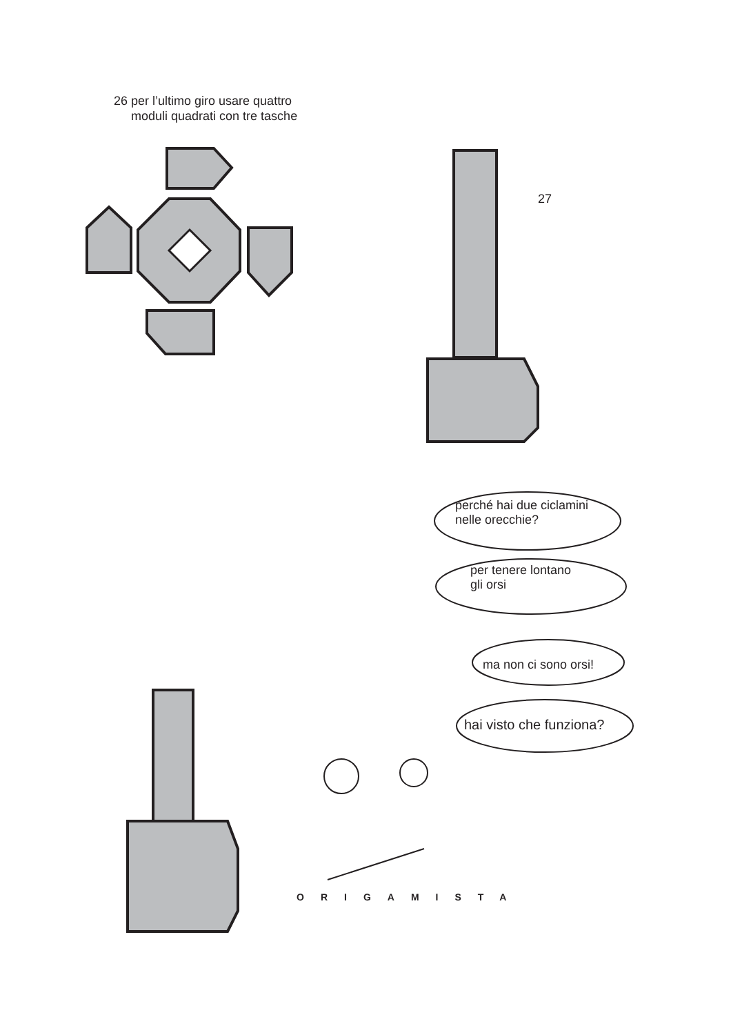26 per l’ultimo giro usare quattro
moduli quadrati con tre tasche
27
perché hai due ciclamini
nelle orecchie?
per tenere lontano
gli orsi
ma non ci sono orsi!
hai visto che funziona?
ORIGAMISTA